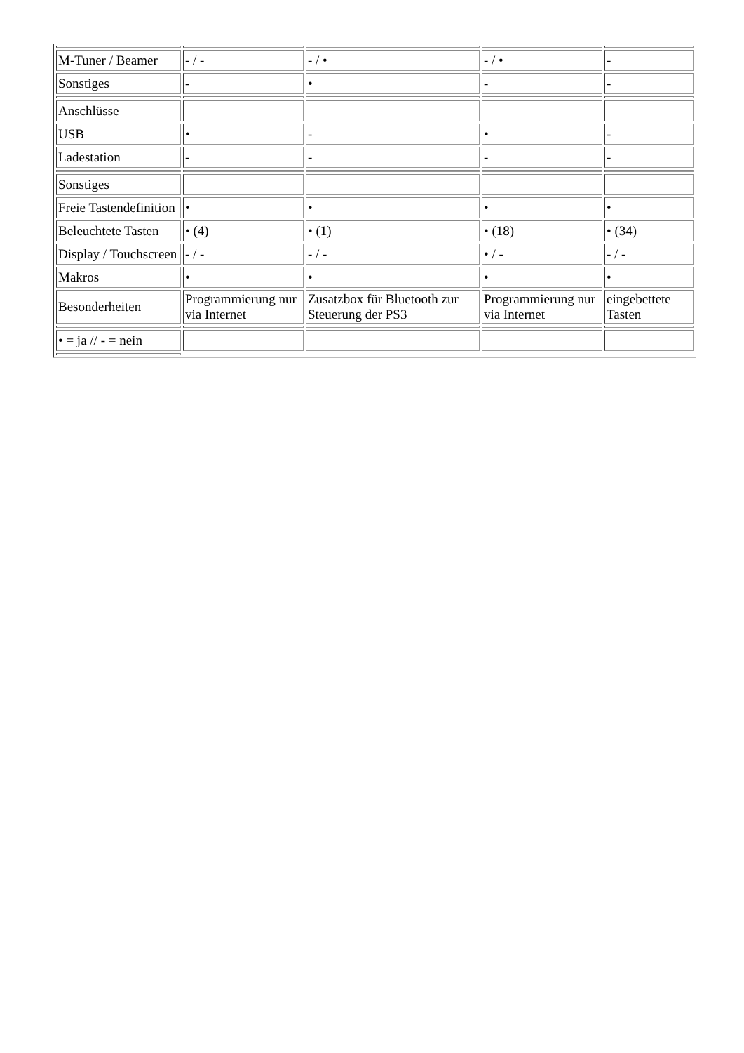| M-Tuner / Beamer | - / - | - / • | - / • | - |
| Sonstiges | - | • | - | - |
| Anschlüsse | | | | |
| USB | • | - | • | - |
| Ladestation | - | - | - | - |
| Sonstiges | | | | |
| Freie Tastendefinition | • | • | • | • |
| Beleuchtete Tasten | • (4) | • (1) | • (18) | • (34) |
| Display / Touchscreen | - / - | - / - | • / - | - / - |
| Makros | • | • | • | • |
| Besonderheiten | Programmierung nur via Internet | Zusatzbox für Bluetooth zur Steuerung der PS3 | Programmierung nur via Internet | eingebettete Tasten |
| • = ja // - = nein | | | | |